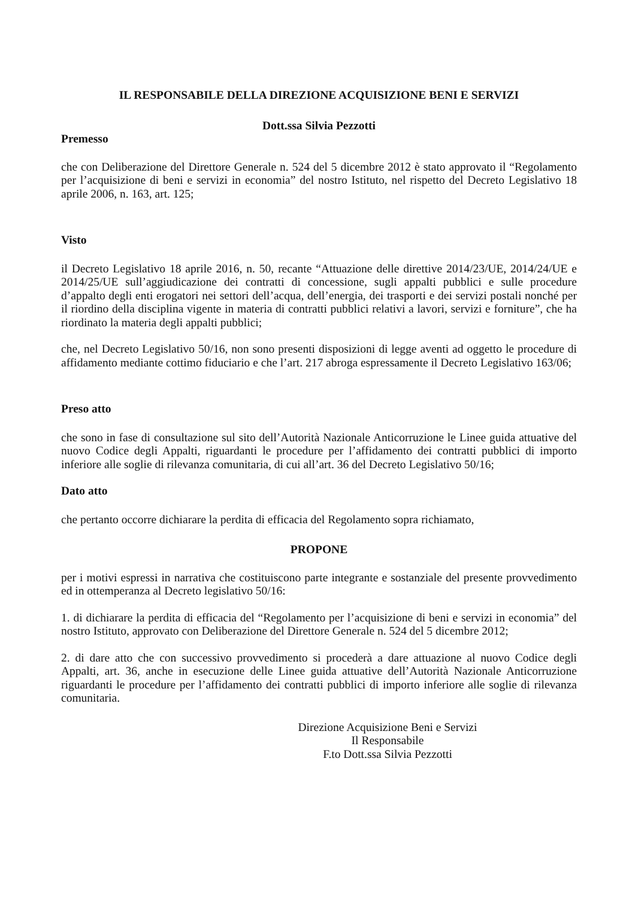IL RESPONSABILE DELLA DIREZIONE ACQUISIZIONE BENI E SERVIZI
Dott.ssa Silvia Pezzotti
Premesso
che con Deliberazione del Direttore Generale n. 524 del 5 dicembre 2012 è stato approvato il “Regolamento per l’acquisizione di beni e servizi in economia” del nostro Istituto, nel rispetto del Decreto Legislativo 18 aprile 2006, n. 163, art. 125;
Visto
il Decreto Legislativo 18 aprile 2016, n. 50, recante “Attuazione delle direttive 2014/23/UE, 2014/24/UE e 2014/25/UE sull’aggiudicazione dei contratti di concessione, sugli appalti pubblici e sulle procedure d’appalto degli enti erogatori nei settori dell’acqua, dell’energia, dei trasporti e dei servizi postali nonché per il riordino della disciplina vigente in materia di contratti pubblici relativi a lavori, servizi e forniture”, che ha riordinato la materia degli appalti pubblici;
che, nel Decreto Legislativo 50/16, non sono presenti disposizioni di legge aventi ad oggetto le procedure di affidamento mediante cottimo fiduciario e che l’art. 217 abroga espressamente il Decreto Legislativo 163/06;
Preso atto
che sono in fase di consultazione sul sito dell’Autorità Nazionale Anticorruzione le Linee guida attuative del nuovo Codice degli Appalti, riguardanti le procedure per l’affidamento dei contratti pubblici di importo inferiore alle soglie di rilevanza comunitaria, di cui all’art. 36 del Decreto Legislativo 50/16;
Dato atto
che pertanto occorre dichiarare la perdita di efficacia del Regolamento sopra richiamato,
PROPONE
per i motivi espressi in narrativa che costituiscono parte integrante e sostanziale del presente provvedimento ed in ottemperanza al Decreto legislativo 50/16:
1. di dichiarare la perdita di efficacia del “Regolamento per l’acquisizione di beni e servizi in economia” del nostro Istituto, approvato con Deliberazione del Direttore Generale n. 524 del 5 dicembre 2012;
2. di dare atto che con successivo provvedimento si procederà a dare attuazione al nuovo Codice degli Appalti, art. 36, anche in esecuzione delle Linee guida attuative dell’Autorità Nazionale Anticorruzione riguardanti le procedure per l’affidamento dei contratti pubblici di importo inferiore alle soglie di rilevanza comunitaria.
Direzione Acquisizione Beni e Servizi
Il Responsabile
F.to Dott.ssa Silvia Pezzotti